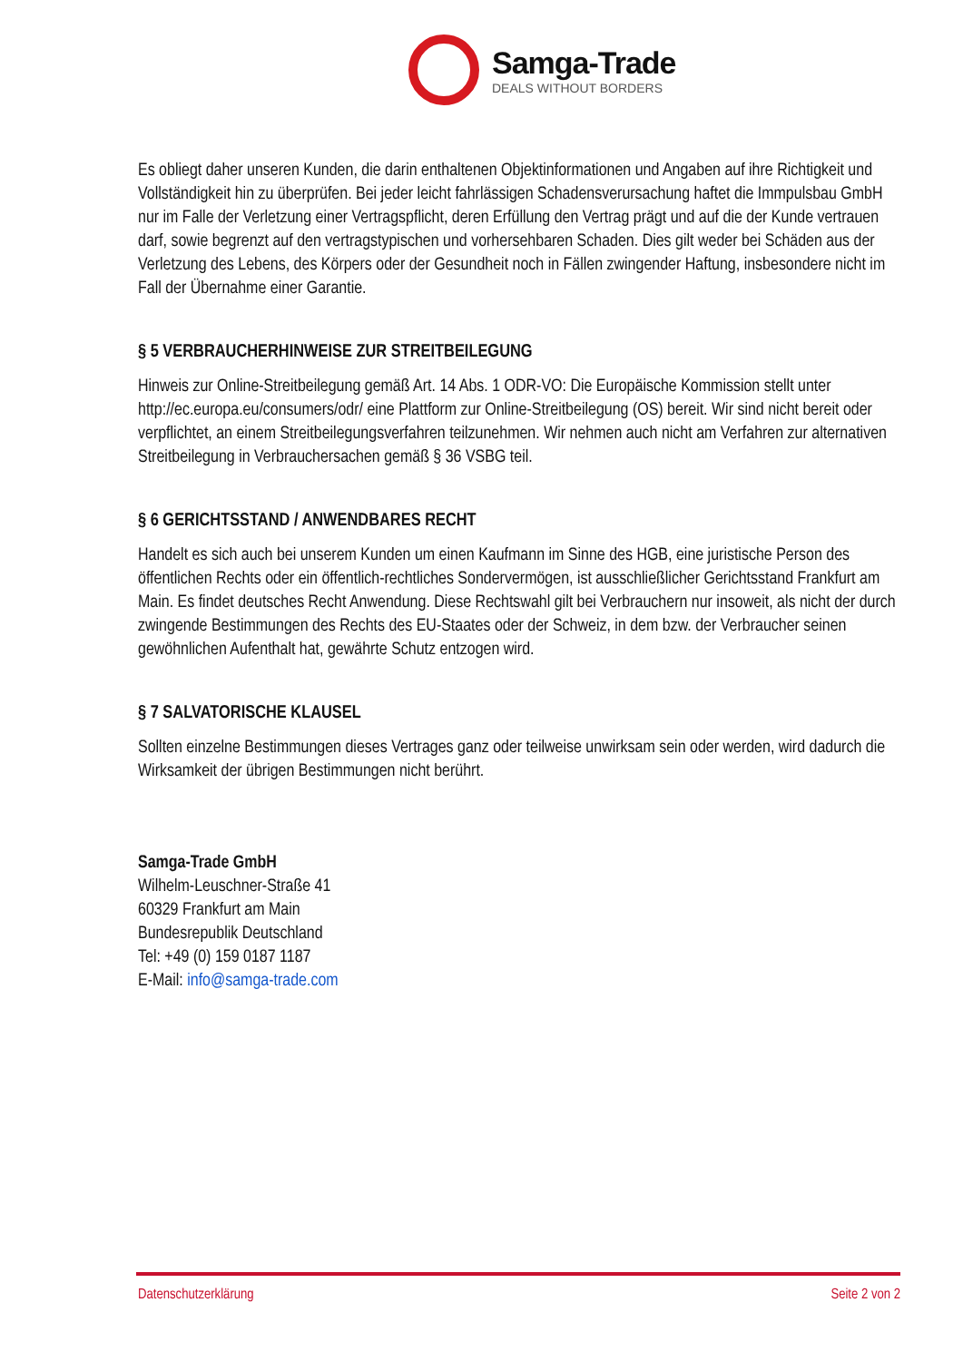Samga-Trade
DEALS WITHOUT BORDERS
Es obliegt daher unseren Kunden, die darin enthaltenen Objektinformationen und Angaben auf ihre Richtigkeit und Vollständigkeit hin zu überprüfen. Bei jeder leicht fahrlässigen Schadensverursachung haftet die Immpulsbau GmbH nur im Falle der Verletzung einer Vertragspflicht, deren Erfüllung den Vertrag prägt und auf die der Kunde vertrauen darf, sowie begrenzt auf den vertragstypischen und vorhersehbaren Schaden. Dies gilt weder bei Schäden aus der Verletzung des Lebens, des Körpers oder der Gesundheit noch in Fällen zwingender Haftung, insbesondere nicht im Fall der Übernahme einer Garantie.
§ 5 VERBRAUCHERHINWEISE ZUR STREITBEILEGUNG
Hinweis zur Online-Streitbeilegung gemäß Art. 14 Abs. 1 ODR-VO: Die Europäische Kommission stellt unter http://ec.europa.eu/consumers/odr/ eine Plattform zur Online-Streitbeilegung (OS) bereit. Wir sind nicht bereit oder verpflichtet, an einem Streitbeilegungsverfahren teilzunehmen. Wir nehmen auch nicht am Verfahren zur alternativen Streitbeilegung in Verbrauchersachen gemäß § 36 VSBG teil.
§ 6 GERICHTSSTAND / ANWENDBARES RECHT
Handelt es sich auch bei unserem Kunden um einen Kaufmann im Sinne des HGB, eine juristische Person des öffentlichen Rechts oder ein öffentlich-rechtliches Sondervermögen, ist ausschließlicher Gerichtsstand Frankfurt am Main. Es findet deutsches Recht Anwendung. Diese Rechtswahl gilt bei Verbrauchern nur insoweit, als nicht der durch zwingende Bestimmungen des Rechts des EU-Staates oder der Schweiz, in dem bzw. der Verbraucher seinen gewöhnlichen Aufenthalt hat, gewährte Schutz entzogen wird.
§ 7 SALVATORISCHE KLAUSEL
Sollten einzelne Bestimmungen dieses Vertrages ganz oder teilweise unwirksam sein oder werden, wird dadurch die Wirksamkeit der übrigen Bestimmungen nicht berührt.
Samga-Trade GmbH
Wilhelm-Leuschner-Straße 41
60329 Frankfurt am Main
Bundesrepublik Deutschland
Tel: +49 (0) 159 0187 1187
E-Mail: info@samga-trade.com
Datenschutzerklärung Seite 2 von 2